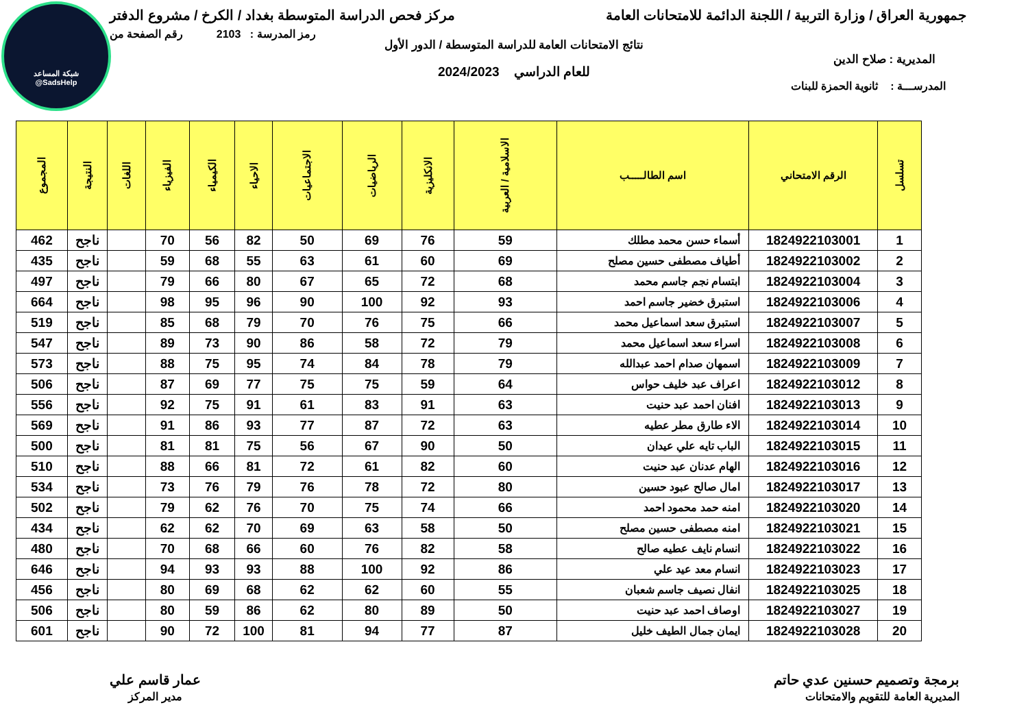شبكة المساعد
@SadsHelp
جمهورية العراق / وزارة التربية / اللجنة الدائمة للامتحانات العامة
مركز فحص الدراسة المتوسطة بغداد / الكرخ / مشروع الدفتر
رمز المدرسة : 2103 رقم الصفحة من
نتائج الامتحانات العامة للدراسة المتوسطة / الدور الأول
المديرية : صلاح الدين
للعام الدراسي 2024/2023
المدرســـة : ثانوية الحمزة للبنات
| تسلسل | الرقم الامتحاني | اسم الطالـــــب | الاسلامية / العربية | الانكليزية | الرياضيات | الاجتماعيات | الاحياء | الكيمياء | الفيزياء | اللغات | النتيجة | المجموع |
| --- | --- | --- | --- | --- | --- | --- | --- | --- | --- | --- | --- | --- |
| 1 | 1824922103001 | أسماء حسن محمد مطلك | 59 | 76 | 69 | 50 | 82 | 56 | 70 | | ناجح | 462 |
| 2 | 1824922103002 | أطياف مصطفى حسين مصلح | 69 | 60 | 61 | 63 | 55 | 68 | 59 | | ناجح | 435 |
| 3 | 1824922103004 | ابتسام نجم جاسم محمد | 68 | 72 | 65 | 67 | 80 | 66 | 79 | | ناجح | 497 |
| 4 | 1824922103006 | استبرق خضير جاسم احمد | 93 | 92 | 100 | 90 | 96 | 95 | 98 | | ناجح | 664 |
| 5 | 1824922103007 | استبرق سعد اسماعيل محمد | 66 | 75 | 76 | 70 | 79 | 68 | 85 | | ناجح | 519 |
| 6 | 1824922103008 | اسراء سعد اسماعيل محمد | 79 | 72 | 58 | 86 | 90 | 73 | 89 | | ناجح | 547 |
| 7 | 1824922103009 | اسمهان صدام احمد عبدالله | 79 | 78 | 84 | 74 | 95 | 75 | 88 | | ناجح | 573 |
| 8 | 1824922103012 | اعراف عبد خليف حواس | 64 | 59 | 75 | 75 | 77 | 69 | 87 | | ناجح | 506 |
| 9 | 1824922103013 | افنان احمد عبد حنيت | 63 | 91 | 83 | 61 | 91 | 75 | 92 | | ناجح | 556 |
| 10 | 1824922103014 | الاء طارق مطر عطيه | 63 | 72 | 87 | 77 | 93 | 86 | 91 | | ناجح | 569 |
| 11 | 1824922103015 | الباب تايه علي عيدان | 50 | 90 | 67 | 56 | 75 | 81 | 81 | | ناجح | 500 |
| 12 | 1824922103016 | الهام عدنان عبد حنيت | 60 | 82 | 61 | 72 | 81 | 66 | 88 | | ناجح | 510 |
| 13 | 1824922103017 | امال صالح عبود حسين | 80 | 72 | 78 | 76 | 79 | 76 | 73 | | ناجح | 534 |
| 14 | 1824922103020 | امنه حمد محمود احمد | 66 | 74 | 75 | 70 | 76 | 62 | 79 | | ناجح | 502 |
| 15 | 1824922103021 | امنه مصطفى حسين مصلح | 50 | 58 | 63 | 69 | 70 | 62 | 62 | | ناجح | 434 |
| 16 | 1824922103022 | انسام نايف عطيه صالح | 58 | 82 | 76 | 60 | 66 | 68 | 70 | | ناجح | 480 |
| 17 | 1824922103023 | انسام معد عيد علي | 86 | 92 | 100 | 88 | 93 | 93 | 94 | | ناجح | 646 |
| 18 | 1824922103025 | انفال نصيف جاسم شعبان | 55 | 60 | 62 | 62 | 68 | 69 | 80 | | ناجح | 456 |
| 19 | 1824922103027 | اوصاف احمد عبد حنيت | 50 | 89 | 80 | 62 | 86 | 59 | 80 | | ناجح | 506 |
| 20 | 1824922103028 | ايمان جمال الطيف خليل | 87 | 77 | 94 | 81 | 100 | 72 | 90 | | ناجح | 601 |
برمجة وتصميم حسنين عدي حاتم
المديرية العامة للتقويم والامتحانات
عمار قاسم علي
مدير المركز